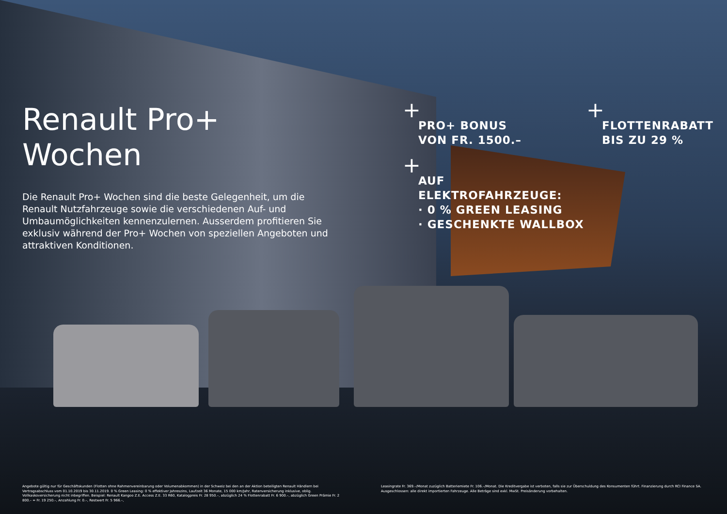Renault Pro+ Wochen
Die Renault Pro+ Wochen sind die beste Gelegenheit, um die Renault Nutzfahrzeuge sowie die verschiedenen Auf- und Umbaumöglichkeiten kennenzulernen. Ausserdem profitieren Sie exklusiv während der Pro+ Wochen von speziellen Angeboten und attraktiven Konditionen.
+
PRO+ BONUS
VON FR. 1500.–
+
AUF ELEKTROFAHRZEUGE:
· 0 % GREEN LEASING
· GESCHENKTE WALLBOX
+
FLOTTENRABATT
BIS ZU 29 %
Angebote gültig nur für Geschäftskunden (Flotten ohne Rahmenvereinbarung oder Volumenabkommen) in der Schweiz bei den an der Aktion beteiligten Renault Händlern bei Vertragsabschluss vom 01.10.2019 bis 30.11.2019. 0 % Green Leasing: 0 % effektiver Jahreszins, Laufzeit 36 Monate, 15 000 km/Jahr, Ratenversicherung inklusive, oblig. Vollkaskoversicherung nicht inbegriffen. Beispiel: Renault Kangoo Z.E. Access Z.E. 33 R60, Katalogpreis Fr. 28 950.–, abzüglich 24 % Flottenrabatt Fr. 6 900.–, abzüglich Green Prämie Fr. 2 800.– = Fr. 19 250.–, Anzahlung Fr. 0.–, Restwert Fr. 5 966.–,
Leasingrate Fr. 369.–/Monat zuzüglich Batteriemiete Fr. 106.–/Monat. Die Kreditvergabe ist verboten, falls sie zur Überschuldung des Konsumenten führt. Finanzierung durch RCI Finance SA. Ausgeschlossen: alle direkt importierten Fahrzeuge. Alle Beträge sind exkl. MwSt. Preisänderung vorbehalten.